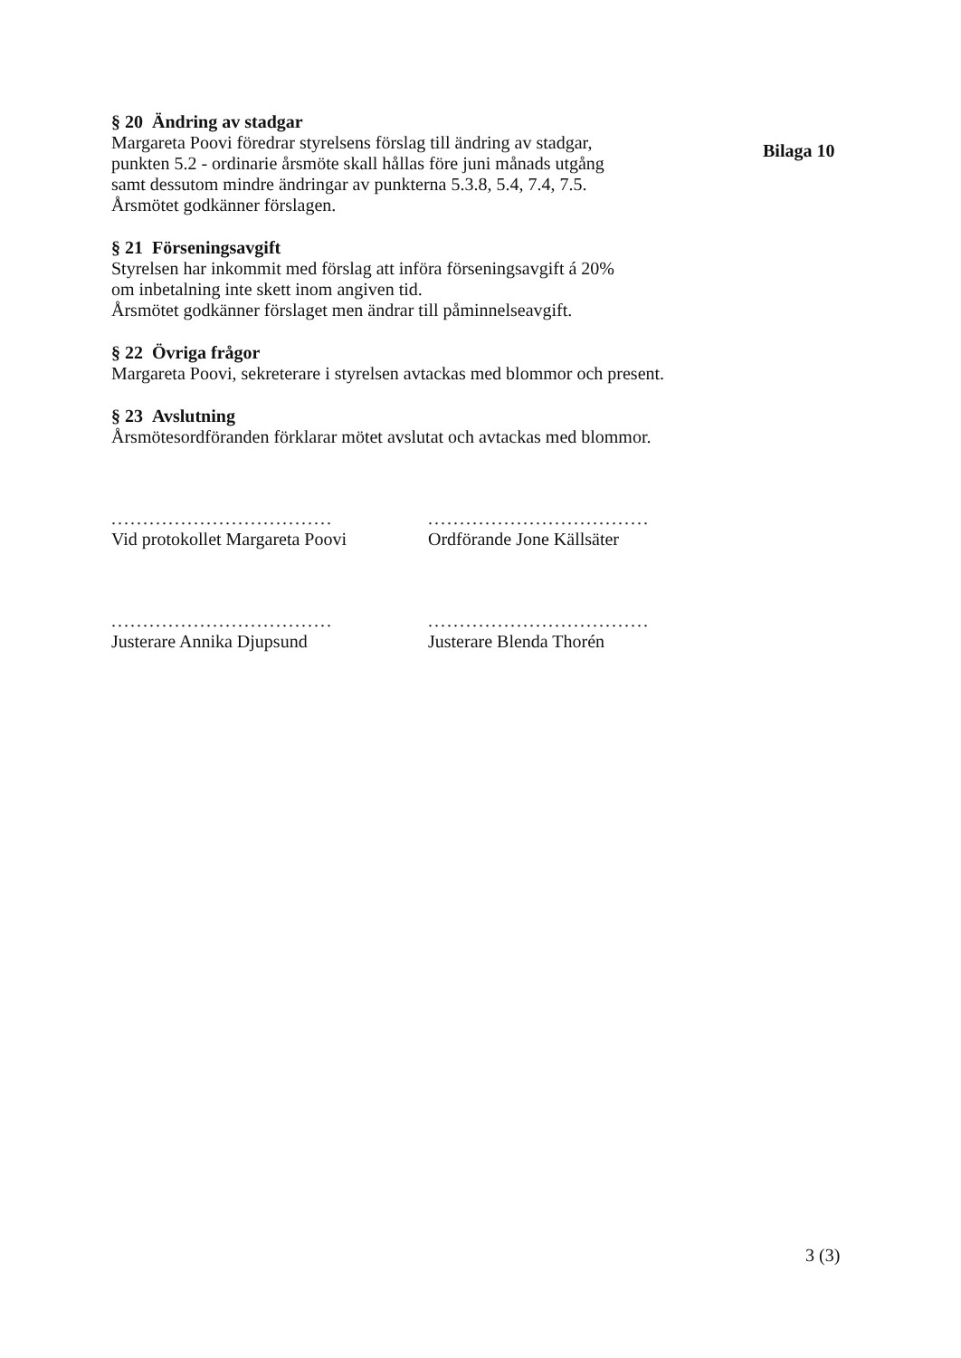§ 20 Ändring av stadgar
Margareta Poovi föredrar styrelsens förslag till ändring av stadgar,
punkten 5.2 - ordinarie årsmöte skall hållas före juni månads utgång
samt dessutom mindre ändringar av punkterna 5.3.8, 5.4, 7.4, 7.5.
Årsmötet godkänner förslagen.
§ 21 Förseningsavgift
Styrelsen har inkommit med förslag att införa förseningsavgift á 20%
om inbetalning inte skett inom angiven tid.
Årsmötet godkänner förslaget men ändrar till påminnelseavgift.
§ 22 Övriga frågor
Margareta Poovi, sekreterare i styrelsen avtackas med blommor och present.
§ 23 Avslutning
Årsmötesordföranden förklarar mötet avslutat och avtackas med blommor.
...................................
Vid protokollet Margareta Poovi
...................................
Ordförande Jone Källsäter
...................................
Justerare Annika Djupsund
...................................
Justerare Blenda Thorén
Bilaga 10
3 (3)